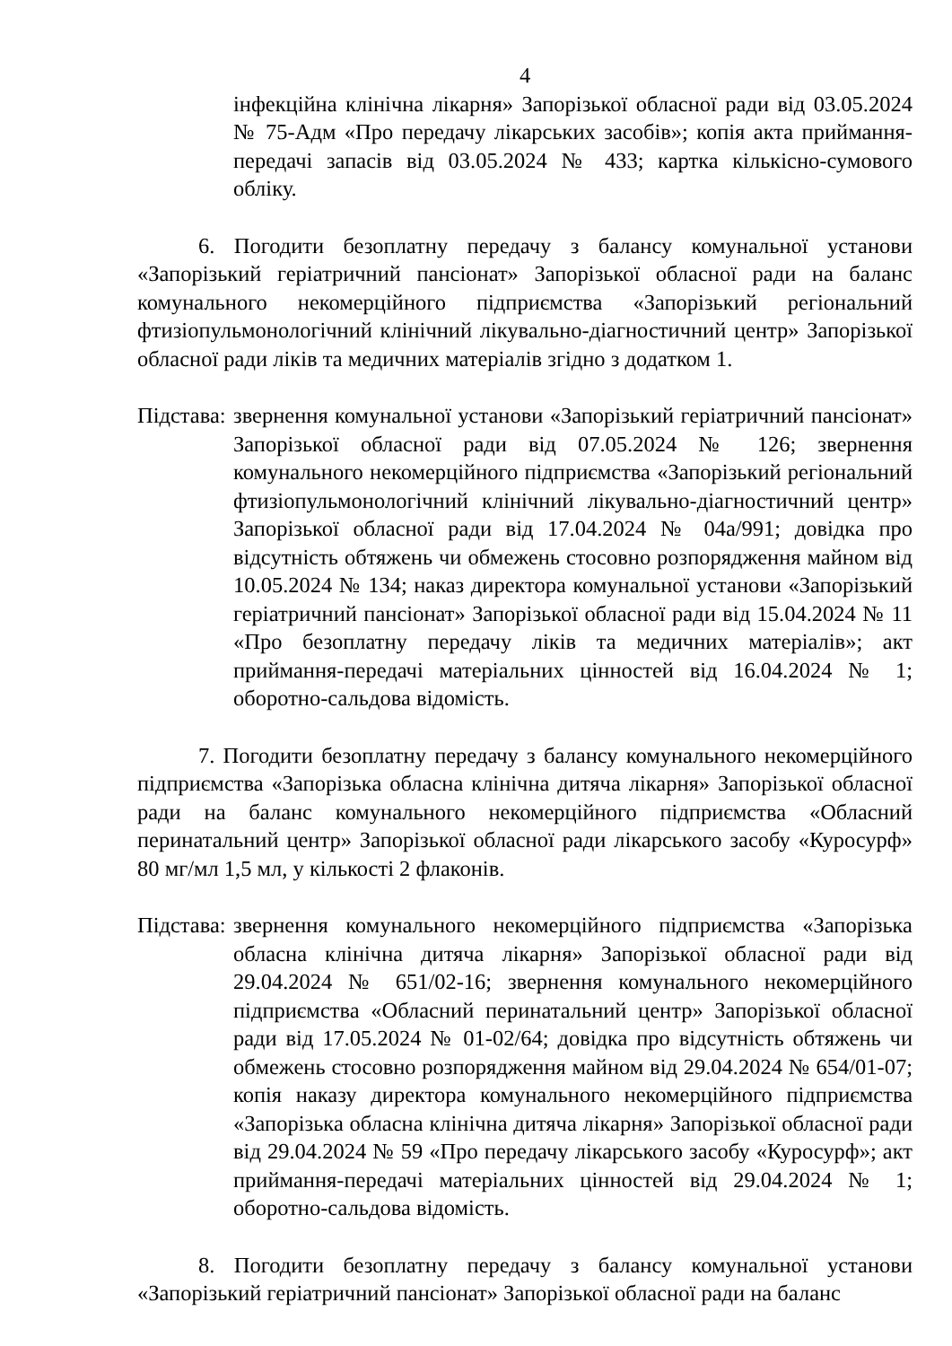4
інфекційна клінічна лікарня» Запорізької обласної ради від 03.05.2024 № 75-Адм «Про передачу лікарських засобів»; копія акта приймання-передачі запасів від 03.05.2024 № 433; картка кількісно-сумового обліку.
6. Погодити безоплатну передачу з балансу комунальної установи «Запорізький геріатричний пансіонат» Запорізької обласної ради на баланс комунального некомерційного підприємства «Запорізький регіональний фтизіопульмонологічний клінічний лікувально-діагностичний центр» Запорізької обласної ради ліків та медичних матеріалів згідно з додатком 1.
Підстава:
звернення комунальної установи «Запорізький геріатричний пансіонат» Запорізької обласної ради від 07.05.2024 № 126; звернення комунального некомерційного підприємства «Запорізький регіональний фтизіопульмонологічний клінічний лікувально-діагностичний центр» Запорізької обласної ради від 17.04.2024 № 04а/991; довідка про відсутність обтяжень чи обмежень стосовно розпорядження майном від 10.05.2024 № 134; наказ директора комунальної установи «Запорізький геріатричний пансіонат» Запорізької обласної ради від 15.04.2024 № 11 «Про безоплатну передачу ліків та медичних матеріалів»; акт приймання-передачі матеріальних цінностей від 16.04.2024 № 1; оборотно-сальдова відомість.
7. Погодити безоплатну передачу з балансу комунального некомерційного підприємства «Запорізька обласна клінічна дитяча лікарня» Запорізької обласної ради на баланс комунального некомерційного підприємства «Обласний перинатальний центр» Запорізької обласної ради лікарського засобу «Куросурф» 80 мг/мл 1,5 мл, у кількості 2 флаконів.
Підстава:
звернення комунального некомерційного підприємства «Запорізька обласна клінічна дитяча лікарня» Запорізької обласної ради від 29.04.2024 № 651/02-16; звернення комунального некомерційного підприємства «Обласний перинатальний центр» Запорізької обласної ради від 17.05.2024 № 01-02/64; довідка про відсутність обтяжень чи обмежень стосовно розпорядження майном від 29.04.2024 № 654/01-07; копія наказу директора комунального некомерційного підприємства «Запорізька обласна клінічна дитяча лікарня» Запорізької обласної ради від 29.04.2024 № 59 «Про передачу лікарського засобу «Куросурф»; акт приймання-передачі матеріальних цінностей від 29.04.2024 № 1; оборотно-сальдова відомість.
8. Погодити безоплатну передачу з балансу комунальної установи «Запорізький геріатричний пансіонат» Запорізької обласної ради на баланс